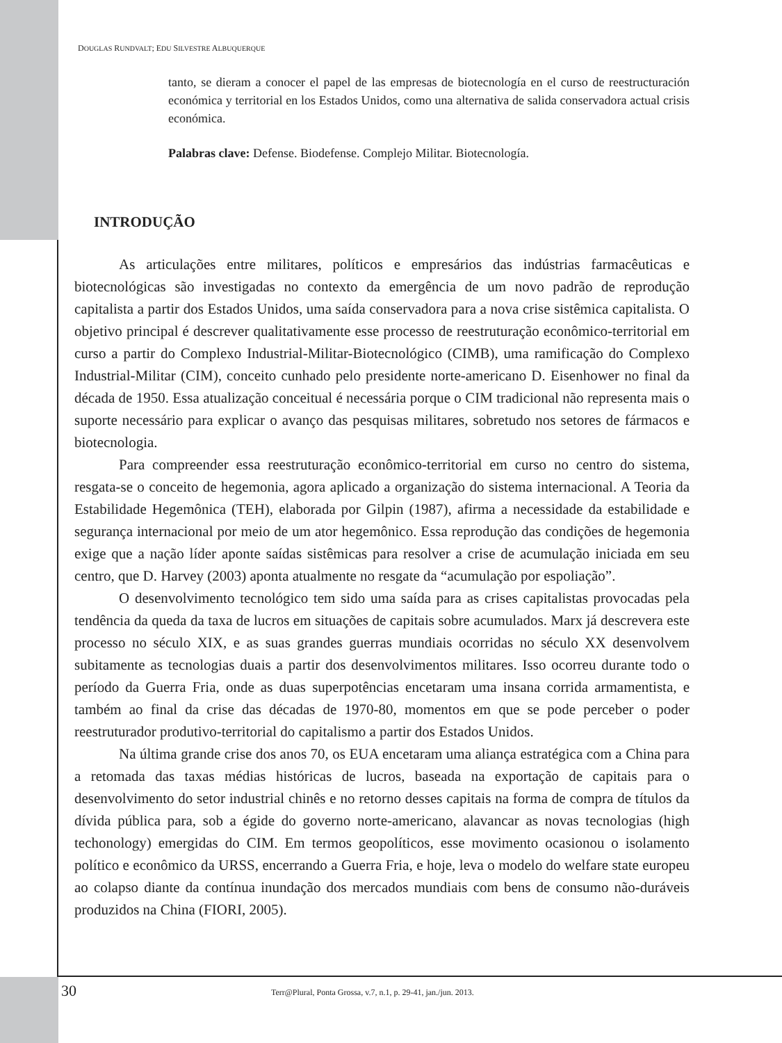DOUGLAS RUNDVALT; EDU SILVESTRE ALBUQUERQUE
tanto, se dieram a conocer el papel de las empresas de biotecnología en el curso de reestructuración económica y territorial en los Estados Unidos, como una alternativa de salida conservadora actual crisis económica.
Palabras clave: Defense. Biodefense. Complejo Militar. Biotecnología.
INTRODUÇÃO
As articulações entre militares, políticos e empresários das indústrias farmacêuticas e biotecnológicas são investigadas no contexto da emergência de um novo padrão de reprodução capitalista a partir dos Estados Unidos, uma saída conservadora para a nova crise sistêmica capitalista. O objetivo principal é descrever qualitativamente esse processo de reestruturação econômico-territorial em curso a partir do Complexo Industrial-Militar-Biotecnológico (CIMB), uma ramificação do Complexo Industrial-Militar (CIM), conceito cunhado pelo presidente norte-americano D. Eisenhower no final da década de 1950. Essa atualização conceitual é necessária porque o CIM tradicional não representa mais o suporte necessário para explicar o avanço das pesquisas militares, sobretudo nos setores de fármacos e biotecnologia.
Para compreender essa reestruturação econômico-territorial em curso no centro do sistema, resgata-se o conceito de hegemonia, agora aplicado a organização do sistema internacional. A Teoria da Estabilidade Hegemônica (TEH), elaborada por Gilpin (1987), afirma a necessidade da estabilidade e segurança internacional por meio de um ator hegemônico. Essa reprodução das condições de hegemonia exige que a nação líder aponte saídas sistêmicas para resolver a crise de acumulação iniciada em seu centro, que D. Harvey (2003) aponta atualmente no resgate da “acumulação por espoliação”.
O desenvolvimento tecnológico tem sido uma saída para as crises capitalistas provocadas pela tendência da queda da taxa de lucros em situações de capitais sobre acumulados. Marx já descrevera este processo no século XIX, e as suas grandes guerras mundiais ocorridas no século XX desenvolvem subitamente as tecnologias duais a partir dos desenvolvimentos militares. Isso ocorreu durante todo o período da Guerra Fria, onde as duas superpotências encetaram uma insana corrida armamentista, e também ao final da crise das décadas de 1970-80, momentos em que se pode perceber o poder reestruturador produtivo-territorial do capitalismo a partir dos Estados Unidos.
Na última grande crise dos anos 70, os EUA encetaram uma aliança estratégica com a China para a retomada das taxas médias históricas de lucros, baseada na exportação de capitais para o desenvolvimento do setor industrial chinês e no retorno desses capitais na forma de compra de títulos da dívida pública para, sob a égide do governo norte-americano, alavancar as novas tecnologias (high techonology) emergidas do CIM. Em termos geopolíticos, esse movimento ocasionou o isolamento político e econômico da URSS, encerrando a Guerra Fria, e hoje, leva o modelo do welfare state europeu ao colapso diante da contínua inundação dos mercados mundiais com bens de consumo não-duráveis produzidos na China (FIORI, 2005).
30
Terr@Plural, Ponta Grossa, v.7, n.1, p. 29-41, jan./jun. 2013.